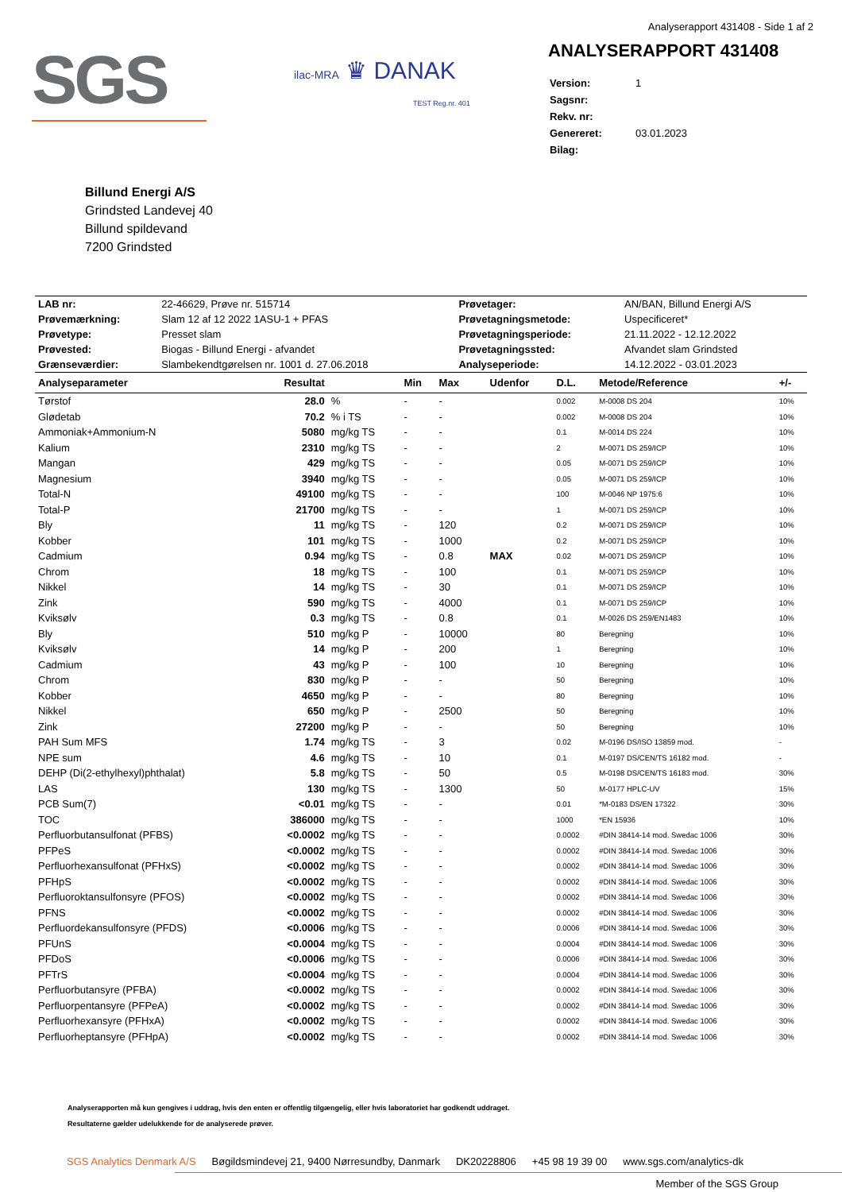Analyserapport 431408 - Side 1 af 2
SGS
ilac-MRA ♛ DANAK
TEST Reg.nr. 401
ANALYSERAPPORT 431408
| Version: | 1 |
| Sagsnr: | |
| Rekv. nr: | |
| Genereret: | 03.01.2023 |
| Bilag: | |
Billund Energi A/S
Grindsted Landevej 40
Billund spildevand
7200 Grindsted
| LAB nr: | 22-46629, Prøve nr. 515714 | Prøvetager: | AN/BAN, Billund Energi A/S |
| Prøvemærkning: | Slam 12 af 12 2022 1ASU-1 + PFAS | Prøvetagningsmetode: | Uspecificeret* |
| Prøvetype: | Presset slam | Prøvetagningsperiode: | 21.11.2022 - 12.12.2022 |
| Prøvested: | Biogas - Billund Energi - afvandet | Prøvetagningssted: | Afvandet slam Grindsted |
| Grænseværdier: | Slambekendtgørelsen nr. 1001 d. 27.06.2018 | Analyseperiode: | 14.12.2022 - 03.01.2023 |
| Analyseparameter | Resultat | | Min | Max | Udenfor | D.L. | Metode/Reference | +/- |
| --- | --- | --- | --- | --- | --- | --- | --- | --- |
| Tørstof | 28.0 | % | - | - | | 0.002 | M-0008 DS 204 | 10% |
| Glødetab | 70.2 | % i TS | - | - | | 0.002 | M-0008 DS 204 | 10% |
| Ammoniak+Ammonium-N | 5080 | mg/kg TS | - | - | | 0.1 | M-0014 DS 224 | 10% |
| Kalium | 2310 | mg/kg TS | - | - | | 2 | M-0071 DS 259/ICP | 10% |
| Mangan | 429 | mg/kg TS | - | - | | 0.05 | M-0071 DS 259/ICP | 10% |
| Magnesium | 3940 | mg/kg TS | - | - | | 0.05 | M-0071 DS 259/ICP | 10% |
| Total-N | 49100 | mg/kg TS | - | - | | 100 | M-0046 NP 1975:6 | 10% |
| Total-P | 21700 | mg/kg TS | - | - | | 1 | M-0071 DS 259/ICP | 10% |
| Bly | 11 | mg/kg TS | - | 120 | | 0.2 | M-0071 DS 259/ICP | 10% |
| Kobber | 101 | mg/kg TS | - | 1000 | | 0.2 | M-0071 DS 259/ICP | 10% |
| Cadmium | 0.94 | mg/kg TS | - | 0.8 | MAX | 0.02 | M-0071 DS 259/ICP | 10% |
| Chrom | 18 | mg/kg TS | - | 100 | | 0.1 | M-0071 DS 259/ICP | 10% |
| Nikkel | 14 | mg/kg TS | - | 30 | | 0.1 | M-0071 DS 259/ICP | 10% |
| Zink | 590 | mg/kg TS | - | 4000 | | 0.1 | M-0071 DS 259/ICP | 10% |
| Kviksølv | 0.3 | mg/kg TS | - | 0.8 | | 0.1 | M-0026 DS 259/EN1483 | 10% |
| Bly | 510 | mg/kg P | - | 10000 | | 80 | Beregning | 10% |
| Kviksølv | 14 | mg/kg P | - | 200 | | 1 | Beregning | 10% |
| Cadmium | 43 | mg/kg P | - | 100 | | 10 | Beregning | 10% |
| Chrom | 830 | mg/kg P | - | - | | 50 | Beregning | 10% |
| Kobber | 4650 | mg/kg P | - | - | | 80 | Beregning | 10% |
| Nikkel | 650 | mg/kg P | - | 2500 | | 50 | Beregning | 10% |
| Zink | 27200 | mg/kg P | - | - | | 50 | Beregning | 10% |
| PAH Sum MFS | 1.74 | mg/kg TS | - | 3 | | 0.02 | M-0196 DS/ISO 13859 mod. | - |
| NPE sum | 4.6 | mg/kg TS | - | 10 | | 0.1 | M-0197 DS/CEN/TS 16182 mod. | - |
| DEHP (Di(2-ethylhexyl)phthalat) | 5.8 | mg/kg TS | - | 50 | | 0.5 | M-0198 DS/CEN/TS 16183 mod. | 30% |
| LAS | 130 | mg/kg TS | - | 1300 | | 50 | M-0177 HPLC-UV | 15% |
| PCB Sum(7) | <0.01 | mg/kg TS | - | - | | 0.01 | *M-0183 DS/EN 17322 | 30% |
| TOC | 386000 | mg/kg TS | - | - | | 1000 | *EN 15936 | 10% |
| Perfluorbutansulfonat (PFBS) | <0.0002 | mg/kg TS | - | - | | 0.0002 | #DIN 38414-14 mod. Swedac 1006 | 30% |
| PFPeS | <0.0002 | mg/kg TS | - | - | | 0.0002 | #DIN 38414-14 mod. Swedac 1006 | 30% |
| Perfluorhexansulfonat (PFHxS) | <0.0002 | mg/kg TS | - | - | | 0.0002 | #DIN 38414-14 mod. Swedac 1006 | 30% |
| PFHpS | <0.0002 | mg/kg TS | - | - | | 0.0002 | #DIN 38414-14 mod. Swedac 1006 | 30% |
| Perfluoroktansulfonsyre (PFOS) | <0.0002 | mg/kg TS | - | - | | 0.0002 | #DIN 38414-14 mod. Swedac 1006 | 30% |
| PFNS | <0.0002 | mg/kg TS | - | - | | 0.0002 | #DIN 38414-14 mod. Swedac 1006 | 30% |
| Perfluordekansulfonsyre (PFDS) | <0.0006 | mg/kg TS | - | - | | 0.0006 | #DIN 38414-14 mod. Swedac 1006 | 30% |
| PFUnS | <0.0004 | mg/kg TS | - | - | | 0.0004 | #DIN 38414-14 mod. Swedac 1006 | 30% |
| PFDoS | <0.0006 | mg/kg TS | - | - | | 0.0006 | #DIN 38414-14 mod. Swedac 1006 | 30% |
| PFTrS | <0.0004 | mg/kg TS | - | - | | 0.0004 | #DIN 38414-14 mod. Swedac 1006 | 30% |
| Perfluorbutansyre (PFBA) | <0.0002 | mg/kg TS | - | - | | 0.0002 | #DIN 38414-14 mod. Swedac 1006 | 30% |
| Perfluorpentansyre (PFPeA) | <0.0002 | mg/kg TS | - | - | | 0.0002 | #DIN 38414-14 mod. Swedac 1006 | 30% |
| Perfluorhexansyre (PFHxA) | <0.0002 | mg/kg TS | - | - | | 0.0002 | #DIN 38414-14 mod. Swedac 1006 | 30% |
| Perfluorheptansyre (PFHpA) | <0.0002 | mg/kg TS | - | - | | 0.0002 | #DIN 38414-14 mod. Swedac 1006 | 30% |
Analyserapporten må kun gengives i uddrag, hvis den enten er offentlig tilgængelig, eller hvis laboratoriet har godkendt uddraget.
Resultaterne gælder udelukkende for de analyserede prøver.
SGS Analytics Denmark A/S Bøgildsmindevej 21, 9400 Nørresundby, Danmark DK20228806 +45 98 19 39 00 www.sgs.com/analytics-dk
Member of the SGS Group